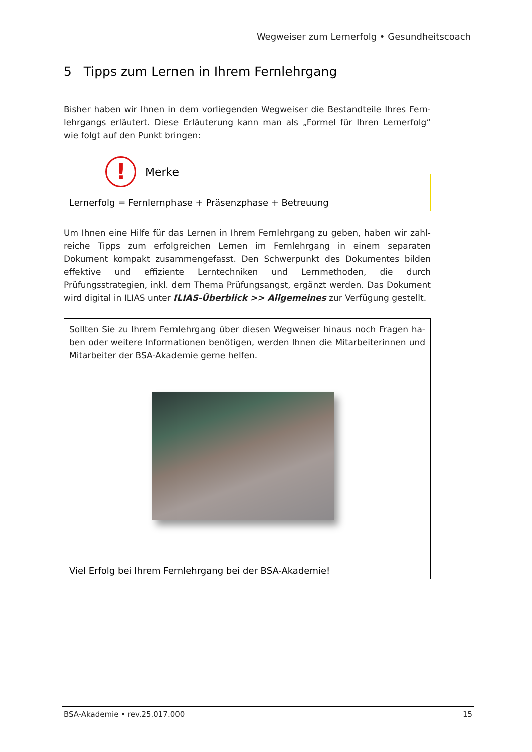Wegweiser zum Lernerfolg • Gesundheitscoach
5 Tipps zum Lernen in Ihrem Fernlehrgang
Bisher haben wir Ihnen in dem vorliegenden Wegweiser die Bestandteile Ihres Fern-lehrgangs erläutert. Diese Erläuterung kann man als „Formel für Ihren Lernerfolg“ wie folgt auf den Punkt bringen:
!
Merke
Lernerfolg = Fernlernphase + Präsenzphase + Betreuung
Um Ihnen eine Hilfe für das Lernen in Ihrem Fernlehrgang zu geben, haben wir zahl-reiche Tipps zum erfolgreichen Lernen im Fernlehrgang in einem separaten Dokument kompakt zusammengefasst. Den Schwerpunkt des Dokumentes bilden effektive und effiziente Lerntechniken und Lernmethoden, die durch Prüfungsstrategien, inkl. dem Thema Prüfungsangst, ergänzt werden. Das Dokument wird digital in ILIAS unter ILIAS-Überblick >> Allgemeines zur Verfügung gestellt.
Sollten Sie zu Ihrem Fernlehrgang über diesen Wegweiser hinaus noch Fragen ha-ben oder weitere Informationen benötigen, werden Ihnen die Mitarbeiterinnen und Mitarbeiter der BSA-Akademie gerne helfen.
Viel Erfolg bei Ihrem Fernlehrgang bei der BSA-Akademie!
BSA-Akademie • rev.25.017.000 15